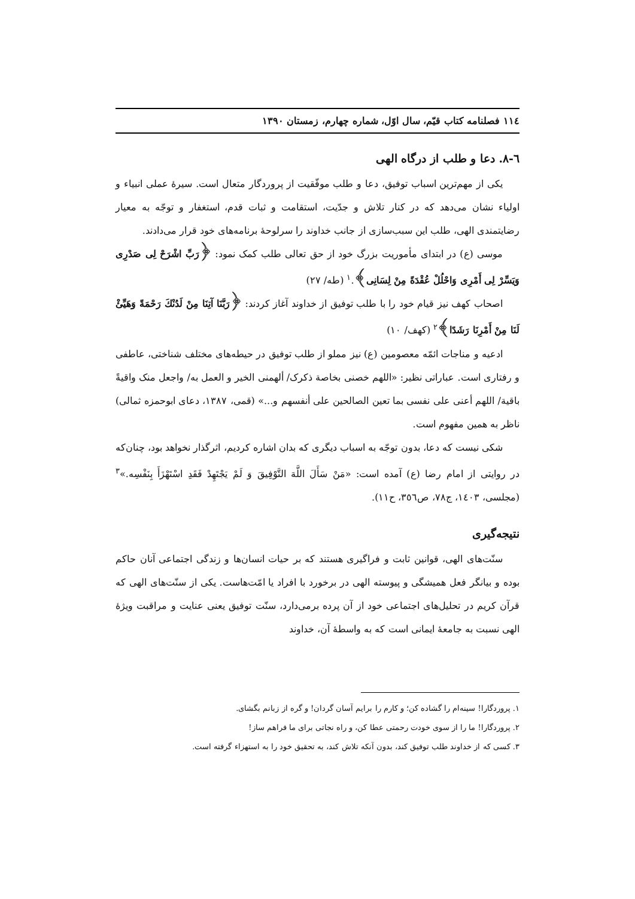١١٤ فصلنامه کتاب قیّم، سال اوّل، شماره چهارم، زمستان ١٣٩٠
٦-٨. دعا و طلب از درگاه الهی
یکی از مهم‌ترین اسباب توفیق، دعا و طلب موفّقیت از پروردگار متعال است. سیرهٔ عملی انبیاء و اولیاء نشان می‌دهد که در کنار تلاش و جدّیت، استقامت و ثبات قدم، استغفار و توجّه به معیار رضایتمندی الهی، طلب این سبب‌سازی از جانب خداوند را سرلوحهٔ برنامه‌های خود قرار می‌دادند.
موسی (ع) در ابتدای مأموریت بزرگ خود از حق تعالی طلب کمک نمود: ﴿رَبِّ اشْرَحْ لِی صَدْرِی وَیَسِّرْ لِی أَمْرِی وَاحْلُلْ عُقْدَةً مِنْ لِسَانِی﴾.<sup>١</sup> (طه/ ٢٧)
اصحاب کهف نیز قیام خود را با طلب توفیق از خداوند آغاز کردند: ﴿رَبَّنَا آتِنَا مِنْ لَدُنْكَ رَحْمَةً وَهَيِّئْ لَنَا مِنْ أَمْرِنَا رَشَدًا﴾<sup>٢</sup> (کهف/ ١٠)
ادعیه و مناجات ائمّه معصومین (ع) نیز مملو از طلب توفیق در حیطه‌های مختلف شناختی، عاطفی و رفتاری است. عباراتی نظیر: «اللهم خصنی بخاصة ذکرک/ ألهمنی الخیر و العمل به/ واجعل منک واقیةً باقیة/ اللهم أعنی علی نفسی بما تعین الصالحین علی أنفسهم و...» (قمی، ١٣٨٧، دعای ابوحمزه ثمالی) ناظر به همین مفهوم است.
شکی نیست که دعا، بدون توجّه به اسباب دیگری که بدان اشاره کردیم، اثرگذار نخواهد بود، چنان‌که در روایتی از امام رضا (ع) آمده است: «مَنْ سَأَلَ اللَّهَ التَّوْفِيقَ وَ لَمْ يَجْتَهِدْ فَقَدِ اسْتَهْزَأَ بِنَفْسِه.»<sup>٣</sup> (مجلسی، ١٤٠٣، ج٧٨، ص٣٥٦، ح١١).
نتیجه‌گیری
سنّت‌های الهی، قوانین ثابت و فراگیری هستند که بر حیات انسان‌ها و زندگی اجتماعی آنان حاکم بوده و بیانگر فعل همیشگی و پیوسته الهی در برخورد با افراد یا امّت‌هاست. یکی از سنّت‌های الهی که قرآن کریم در تحلیل‌های اجتماعی خود از آن پرده برمی‌دارد، سنّت توفیق یعنی عنایت و مراقبت ویژهٔ الهی نسبت به جامعهٔ ایمانی است که به واسطهٔ آن، خداوند
١. پروردگارا! سینه‌ام را گشاده کن؛ و کارم را برایم آسان گردان! و گره از زبانم بگشای.
٢. پروردگارا! ما را از سوی خودت رحمتی عطا کن، و راه نجاتی برای ما فراهم ساز!
٣. کسی که از خداوند طلب توفیق کند، بدون آنکه تلاش کند، به تحقیق خود را به استهزاء گرفته است.